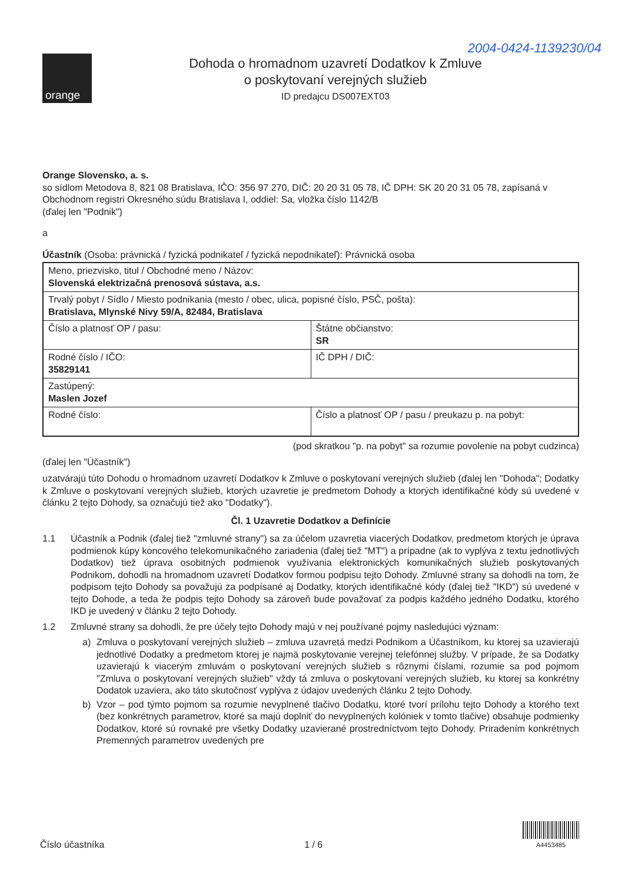2004-0424-1139230/04
orange
Dohoda o hromadnom uzavretí Dodatkov k Zmluve
o poskytovaní verejných služieb
ID predajcu DS007EXT03
Orange Slovensko, a. s.
so sídlom Metodova 8, 821 08 Bratislava, IČO: 356 97 270, DIČ: 20 20 31 05 78, IČ DPH: SK 20 20 31 05 78, zapísaná v Obchodnom registri Okresného súdu Bratislava I, oddiel: Sa, vložka číslo 1142/B
(ďalej len "Podnik")
a
Účastník (Osoba: právnická / fyzická podnikateľ / fyzická nepodnikateľ): Právnická osoba
| Meno, priezvisko, titul / Obchodné meno / Názov: Slovenská elektrizačná prenosová sústava, a.s. | |
| Trvalý pobyt / Sídlo / Miesto podnikania (mesto / obec, ulica, popisné číslo, PSČ, pošta): Bratislava, Mlynské Nivy 59/A, 82484, Bratislava | |
| Číslo a platnosť OP / pasu: | Štátne občianstvo: SR |
| Rodné číslo / IČO: 35829141 | IČ DPH / DIČ: |
| Zastúpený: Maslen Jozef | |
| Rodné číslo: | Číslo a platnosť OP / pasu / preukazu p. na pobyt: |
(pod skratkou "p. na pobyt" sa rozumie povolenie na pobyt cudzinca)
(ďalej len "Účastník")
uzatvárajú túto Dohodu o hromadnom uzavretí Dodatkov k Zmluve o poskytovaní verejných služieb (ďalej len "Dohoda"; Dodatky k Zmluve o poskytovaní verejných služieb, ktorých uzavretie je predmetom Dohody a ktorých identifikačné kódy sú uvedené v článku 2 tejto Dohody, sa označujú tiež ako "Dodatky").
Čl. 1 Uzavretie Dodatkov a Definície
1.1 Účastník a Podnik (ďalej tiež "zmluvné strany") sa za účelom uzavretia viacerých Dodatkov, predmetom ktorých je úprava podmienok kúpy koncového telekomunikačného zariadenia (ďalej tiež "MT") a prípadne (ak to vyplýva z textu jednotlivých Dodatkov) tiež úprava osobitných podmienok využívania elektronických komunikačných služieb poskytovaných Podnikom, dohodli na hromadnom uzavretí Dodatkov formou podpisu tejto Dohody. Zmluvné strany sa dohodli na tom, že podpisom tejto Dohody sa považujú za podpísané aj Dodatky, ktorých identifikačné kódy (ďalej tiež "IKD") sú uvedené v tejto Dohode, a teda že podpis tejto Dohody sa zároveň bude považovať za podpis každého jedného Dodatku, ktorého IKD je uvedený v článku 2 tejto Dohody.
1.2 Zmluvné strany sa dohodli, že pre účely tejto Dohody majú v nej používané pojmy nasledujúci význam:
a) Zmluva o poskytovaní verejných služieb – zmluva uzavretá medzi Podnikom a Účastníkom, ku ktorej sa uzavierajú jednotlivé Dodatky a predmetom ktorej je najmä poskytovanie verejnej telefónnej služby. V prípade, že sa Dodatky uzavierajú k viacerým zmluvám o poskytovaní verejných služieb s rôznymi číslami, rozumie sa pod pojmom "Zmluva o poskytovaní verejných služieb" vždy tá zmluva o poskytovaní verejných služieb, ku ktorej sa konkrétny Dodatok uzaviera, ako táto skutočnosť vyplýva z údajov uvedených článku 2 tejto Dohody.
b) Vzor – pod týmto pojmom sa rozumie nevyplnené tlačivo Dodatku, ktoré tvorí prílohu tejto Dohody a ktorého text (bez konkrétnych parametrov, ktoré sa majú doplniť do nevyplnených kolóniek v tomto tlačive) obsahuje podmienky Dodatkov, ktoré sú rovnaké pre všetky Dodatky uzavierané prostredníctvom tejto Dohody. Priradením konkrétnych Premenných parametrov uvedených pre
Číslo účastníka 1 / 6
A4453485